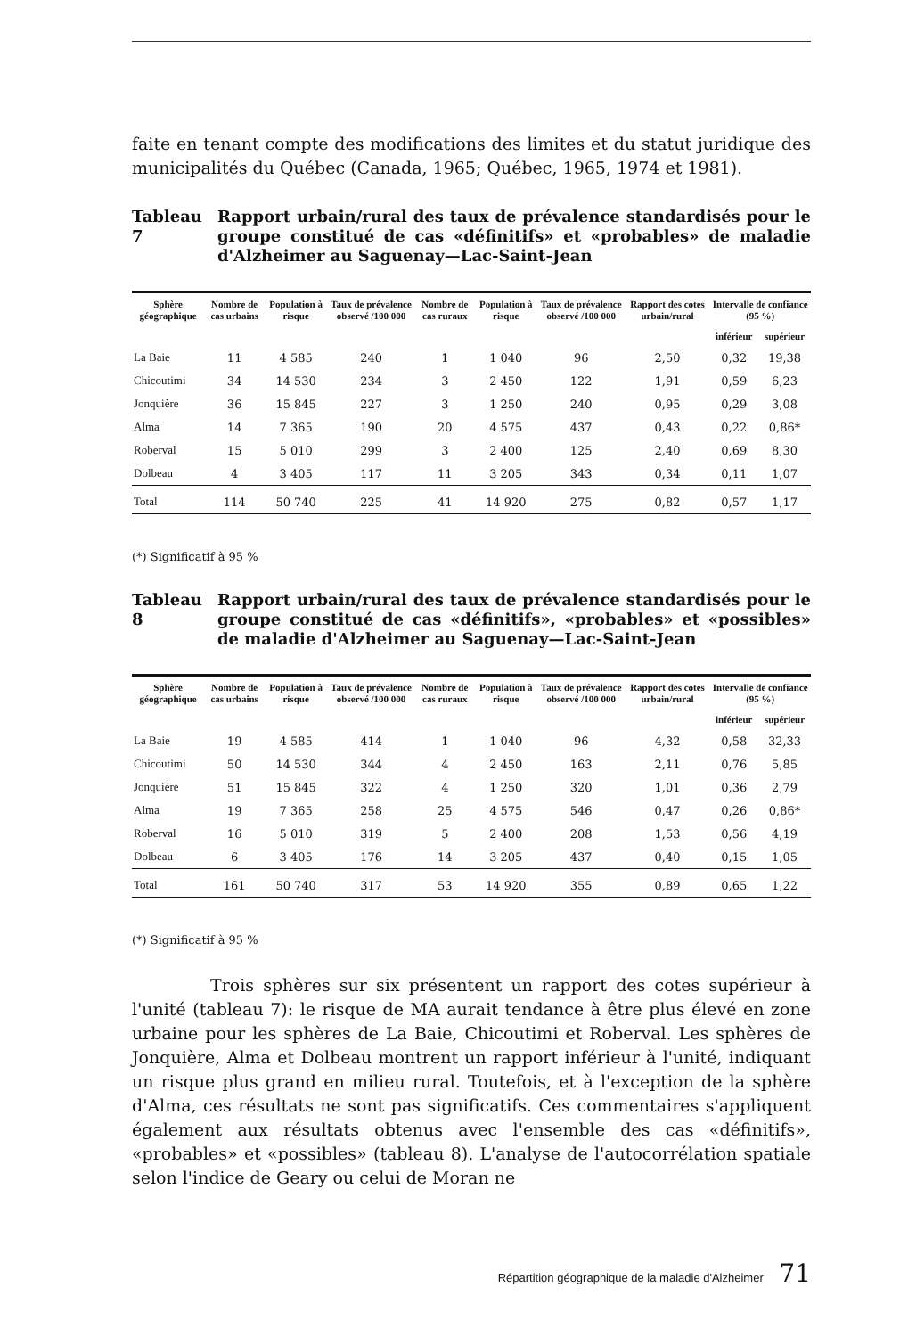faite en tenant compte des modifications des limites et du statut juridique des municipalités du Québec (Canada, 1965; Québec, 1965, 1974 et 1981).
Tableau 7 Rapport urbain/rural des taux de prévalence standardisés pour le groupe constitué de cas «définitifs» et «probables» de maladie d'Alzheimer au Saguenay—Lac-Saint-Jean
| Sphère géographique | Nombre de cas urbains | Population à risque | Taux de prévalence observé /100 000 | Nombre de cas ruraux | Population à risque | Taux de prévalence observé /100 000 | Rapport des cotes urbain/rural | Intervalle de confiance (95 %) | |
| --- | --- | --- | --- | --- | --- | --- | --- | --- | --- |
| | | | | | | | | inférieur | supérieur |
| La Baie | 11 | 4 585 | 240 | 1 | 1 040 | 96 | 2,50 | 0,32 | 19,38 |
| Chicoutimi | 34 | 14 530 | 234 | 3 | 2 450 | 122 | 1,91 | 0,59 | 6,23 |
| Jonquière | 36 | 15 845 | 227 | 3 | 1 250 | 240 | 0,95 | 0,29 | 3,08 |
| Alma | 14 | 7 365 | 190 | 20 | 4 575 | 437 | 0,43 | 0,22 | 0,86* |
| Roberval | 15 | 5 010 | 299 | 3 | 2 400 | 125 | 2,40 | 0,69 | 8,30 |
| Dolbeau | 4 | 3 405 | 117 | 11 | 3 205 | 343 | 0,34 | 0,11 | 1,07 |
| Total | 114 | 50 740 | 225 | 41 | 14 920 | 275 | 0,82 | 0,57 | 1,17 |
(*) Significatif à 95 %
Tableau 8 Rapport urbain/rural des taux de prévalence standardisés pour le groupe constitué de cas «définitifs», «probables» et «possibles» de maladie d'Alzheimer au Saguenay—Lac-Saint-Jean
| Sphère géographique | Nombre de cas urbains | Population à risque | Taux de prévalence observé /100 000 | Nombre de cas ruraux | Population à risque | Taux de prévalence observé /100 000 | Rapport des cotes urbain/rural | Intervalle de confiance (95 %) | |
| --- | --- | --- | --- | --- | --- | --- | --- | --- | --- |
| | | | | | | | | inférieur | supérieur |
| La Baie | 19 | 4 585 | 414 | 1 | 1 040 | 96 | 4,32 | 0,58 | 32,33 |
| Chicoutimi | 50 | 14 530 | 344 | 4 | 2 450 | 163 | 2,11 | 0,76 | 5,85 |
| Jonquière | 51 | 15 845 | 322 | 4 | 1 250 | 320 | 1,01 | 0,36 | 2,79 |
| Alma | 19 | 7 365 | 258 | 25 | 4 575 | 546 | 0,47 | 0,26 | 0,86* |
| Roberval | 16 | 5 010 | 319 | 5 | 2 400 | 208 | 1,53 | 0,56 | 4,19 |
| Dolbeau | 6 | 3 405 | 176 | 14 | 3 205 | 437 | 0,40 | 0,15 | 1,05 |
| Total | 161 | 50 740 | 317 | 53 | 14 920 | 355 | 0,89 | 0,65 | 1,22 |
(*) Significatif à 95 %
Trois sphères sur six présentent un rapport des cotes supérieur à l'unité (tableau 7): le risque de MA aurait tendance à être plus élevé en zone urbaine pour les sphères de La Baie, Chicoutimi et Roberval. Les sphères de Jonquière, Alma et Dolbeau montrent un rapport inférieur à l'unité, indiquant un risque plus grand en milieu rural. Toutefois, et à l'exception de la sphère d'Alma, ces résultats ne sont pas significatifs. Ces commentaires s'appliquent également aux résultats obtenus avec l'ensemble des cas «définitifs», «probables» et «possibles» (tableau 8). L'analyse de l'autocorrélation spatiale selon l'indice de Geary ou celui de Moran ne
Répartition géographique de la maladie d'Alzheimer 71